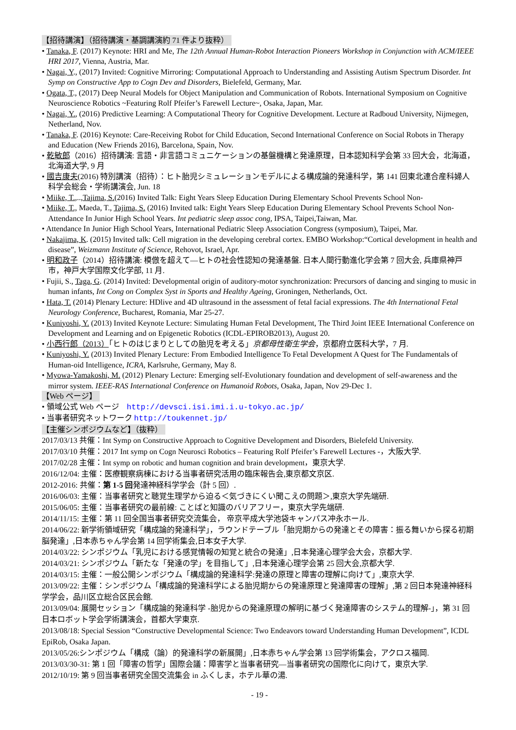【招待講演】（招待講演・基調講演約 71 件より抜粋）
• Tanaka, F. (2017) Keynote: HRI and Me, The 12th Annual Human-Robot Interaction Pioneers Workshop in Conjunction with ACM/IEEE HRI 2017, Vienna, Austria, Mar.
• Nagai, Y., (2017) Invited: Cognitive Mirroring: Computational Approach to Understanding and Assisting Autism Spectrum Disorder. Int Symp on Constructive App to Cogn Dev and Disorders, Bielefeld, Germany, Mar.
• Ogata, T., (2017) Deep Neural Models for Object Manipulation and Communication of Robots. International Symposium on Cognitive Neuroscience Robotics ~Featuring Rolf Pfeifer’s Farewell Lecture~, Osaka, Japan, Mar.
• Nagai, Y., (2016) Predictive Learning: A Computational Theory for Cognitive Development. Lecture at Radboud University, Nijmegen, Netherland, Nov.
• Tanaka, F. (2016) Keynote: Care-Receiving Robot for Child Education, Second International Conference on Social Robots in Therapy and Education (New Friends 2016), Barcelona, Spain, Nov.
• 乾敏郎（2016）招待講演: 言語・非言語コミュニケーションの基盤機構と発達原理，日本認知科学会第 33 回大会，北海道，北海道大学, 9 月
• 國吉康夫(2016) 特別講演（招待）：ヒト胎児シミュレーションモデルによる構成論的発達科学，第 141 回東北連合産科婦人科学会総会・学術講演会, Jun. 18
• Miike, T.,..,Tajima, S.(2016) Invited Talk: Eight Years Sleep Education During Elementary School Prevents School Non-
• Miike, T., Maeda, T., Tajima, S. (2016) Invited talk: Eight Years Sleep Education During Elementary School Prevents School Non-Attendance In Junior High School Years. Int pediatric sleep assoc cong, IPSA, Taipei,Taiwan, Mar.
• Attendance In Junior High School Years, International Pediatric Sleep Association Congress (symposium), Taipei, Mar.
• Nakajima, K. (2015) Invited talk: Cell migration in the developing cerebral cortex. EMBO Workshop:“Cortical development in health and disease”, Weizmann Institute of Science, Rehovot, Israel, Apr.
• 明和政子（2014）招待講演: 模倣を超えて―ヒトの社会性認知の発達基盤. 日本人間行動進化学会第 7 回大会, 兵庫県神戸市，神戸大学国際文化学部, 11 月.
• Fujii, S., Taga, G. (2014) Invited: Developmental origin of auditory-motor synchronization: Precursors of dancing and singing to music in human infants, Int Cong on Complex Syst in Sports and Healthy Ageing, Groningen, Netherlands, Oct.
• Hata, T. (2014) Plenary Lecture: HDlive and 4D ultrasound in the assessment of fetal facial expressions. The 4th International Fetal Neurology Conference, Bucharest, Romania, Mar 25-27.
• Kuniyoshi, Y. (2013) Invited Keynote Lecture: Simulating Human Fetal Development, The Third Joint IEEE International Conference on Development and Learning and on Epigenetic Robotics (ICDL-EPIROB2013), August 20.
• 小西行郎（2013）「ヒトのはじまりとしての胎児を考える」京都母性衛生学会，京都府立医科大学，7 月.
• Kuniyoshi, Y. (2013) Invited Plenary Lecture: From Embodied Intelligence To Fetal Development A Quest for The Fundamentals of Human-oid Intelligence, ICRA, Karlsruhe, Germany, May 8.
• Myowa-Yamakoshi, M. (2012) Plenary Lecture: Emerging self‐Evolutionary foundation and development of self-awareness and the mirror system. IEEE-RAS International Conference on Humanoid Robots, Osaka, Japan, Nov 29-Dec 1.
【Web ページ】
• 領域公式 Web ページ　http://devsci.isi.imi.i.u-tokyo.ac.jp/
• 当事者研究ネットワーク http://toukennet.jp/
【主催シンポジウムなど】（抜粋）
2017/03/13 共催：Int Symp on Constructive Approach to Cognitive Development and Disorders, Bielefeld University.
2017/03/10 共催：2017 Int symp on Cogn Neurosci Robotics – Featuring Rolf Pfeifer’s Farewell Lectures -，大阪大学.
2017/02/28 主催：Int symp on robotic and human cognition and brain development，東京大学.
2016/12/04: 主催：医療観察病棟における当事者研究活用の臨床報告会,東京都文京区.
2012-2016: 共催：第 1-5 回発達神経科学学会（計 5 回）.
2016/06/03: 主催：当事者研究と聴覚生理学から迫る＜気づきにくい聞こえの問題＞,東京大学先端研.
2015/06/05: 主催：当事者研究の最前線: ことばと知識のバリアフリー，東京大学先端研.
2014/11/15: 主催：第 11 回全国当事者研究交流集会， 帝京平成大学池袋キャンパス冲永ホール.
2014/06/22: 新学術領域研究「構成論的発達科学」，ラウンドテーブル「胎児期からの発達とその障害：振る舞いから探る初期脳発達」,日本赤ちゃん学会第 14 回学術集会,日本女子大学.
2014/03/22: シンポジウム「乳児における感覚情報の知覚と統合の発達」,日本発達心理学会大会，京都大学.
2014/03/21: シンポジウム「新たな「発達の学」を目指して」,日本発達心理学会第 25 回大会,京都大学.
2014/03/15: 主催：一般公開シンポジウム「構成論的発達科学:発達の原理と障害の理解に向けて」,東京大学.
2013/09/22: 主催：シンポジウム「構成論的発達科学による胎児期からの発達原理と発達障害の理解」,第 2 回日本発達神経科学学会，品川区立総合区民会館.
2013/09/04: 展開セッション「構成論的発達科学 -胎児からの発達原理の解明に基づく発達障害のシステム的理解-」，第 31 回日本ロボット学会学術講演会，首都大学東京.
2013/08/18: Special Session “Constructive Developmental Science: Two Endeavors toward Understanding Human Development”, ICDL EpiRob, Osaka Japan.
2013/05/26:シンポジウム「構成（論）的発達科学の新展開」,日本赤ちゃん学会第 13 回学術集会，アクロス福岡.
2013/03/30-31: 第 1 回「障害の哲学」国際会議：障害学と当事者研究―当事者研究の国際化に向けて，東京大学.
2012/10/19: 第 9 回当事者研究全国交流集会 in ふくしま，ホテル華の湯.
- 19 -